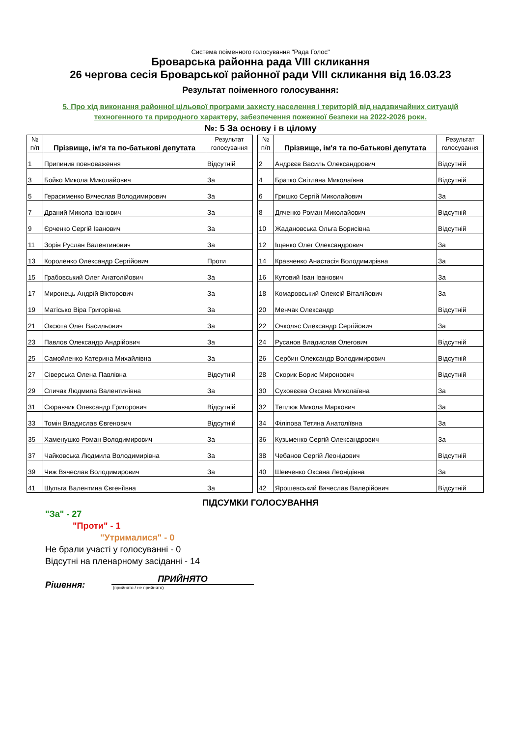Система поіменного голосування "Рада Голос"
Броварська районна рада VIII скликання
26 чергова сесія Броварської районної ради VIII скликання від 16.03.23
Результат поіменного голосування:
5. Про хід виконання районної цільової програми захисту населення і територій від надзвичайних ситуацій
техногенного та природного характеру, забезпечення пожежної безпеки на 2022-2026 роки.
№: 5 За основу і в цілому
| № п/п | Прізвище, ім'я та по-батькові депутата | | Результат голосування |
| --- | --- | --- | --- |
| 1 | Припинив повноваження | | Відсутній |
| 3 | Бойко Микола Миколайович | | За |
| 5 | Герасименко Вячеслав Володимирович | | За |
| 7 | Драний Микола Іванович | | За |
| 9 | Єрченко Сергій Іванович | | За |
| 11 | Зорін Руслан Валентинович | | За |
| 13 | Короленко Олександр Сергійович | | Проти |
| 15 | Грабовський Олег Анатолійович | | За |
| 17 | Миронець Андрій Вікторович | | За |
| 19 | Матісько Віра Григорівна | | За |
| 21 | Оксюта Олег Васильович | | За |
| 23 | Павлов Олександр Андрійович | | За |
| 25 | Самойленко Катерина Михайлівна | | За |
| 27 | Сіверська Олена Павлівна | | Відсутній |
| 29 | Спичак Людмила Валентинівна | | За |
| 31 | Сюравчик Олександр Григорович | | Відсутній |
| 33 | Томін Владислав Євгенович | | Відсутній |
| 35 | Хаменушко Роман Володимирович | | За |
| 37 | Чайковська Людмила Володимирівна | | За |
| 39 | Чиж Вячеслав Володимирович | | За |
| 41 | Шульга Валентина Євгеніївна | | За |
| № п/п | Прізвище, ім'я та по-батькові депутата | | Результат голосування |
| --- | --- | --- | --- |
| 2 | Андрєєв Василь Олександрович | | Відсутній |
| 4 | Братко Світлана Миколаївна | | Відсутній |
| 6 | Гришко Сергій Миколайович | | За |
| 8 | Дяченко Роман Миколайович | | Відсутній |
| 10 | Жадановська Ольга Борисівна | | Відсутній |
| 12 | Іщенко Олег Олександрович | | За |
| 14 | Кравченко Анастасія Володимирівна | | За |
| 16 | Кутовий Іван Іванович | | За |
| 18 | Комаровський Олексій Віталійович | | За |
| 20 | Менчак Олександр | | Відсутній |
| 22 | Очколяс Олександр Сергійович | | За |
| 24 | Русанов Владислав Олегович | | Відсутній |
| 26 | Сербин Олександр Володимирович | | Відсутній |
| 28 | Скорик Борис Миронович | | Відсутній |
| 30 | Суховєєва Оксана Миколаївна | | За |
| 32 | Теплюк Микола Маркович | | За |
| 34 | Філіпова Тетяна Анатоліївна | | За |
| 36 | Кузьменко Сергій Олександрович | | За |
| 38 | Чебанов Сергій Леонідович | | Відсутній |
| 40 | Шевченко Оксана Леонідівна | | За |
| 42 | Ярошевський Вячеслав Валерійович | | Відсутній |
ПІДСУМКИ ГОЛОСУВАННЯ
"За" - 27
"Проти" - 1
"Утрималися" - 0
Не брали участі у голосуванні - 0
Відсутні на пленарному засіданні - 14
Рішення:
ПРИЙНЯТО
(прийнято / не прийнято)